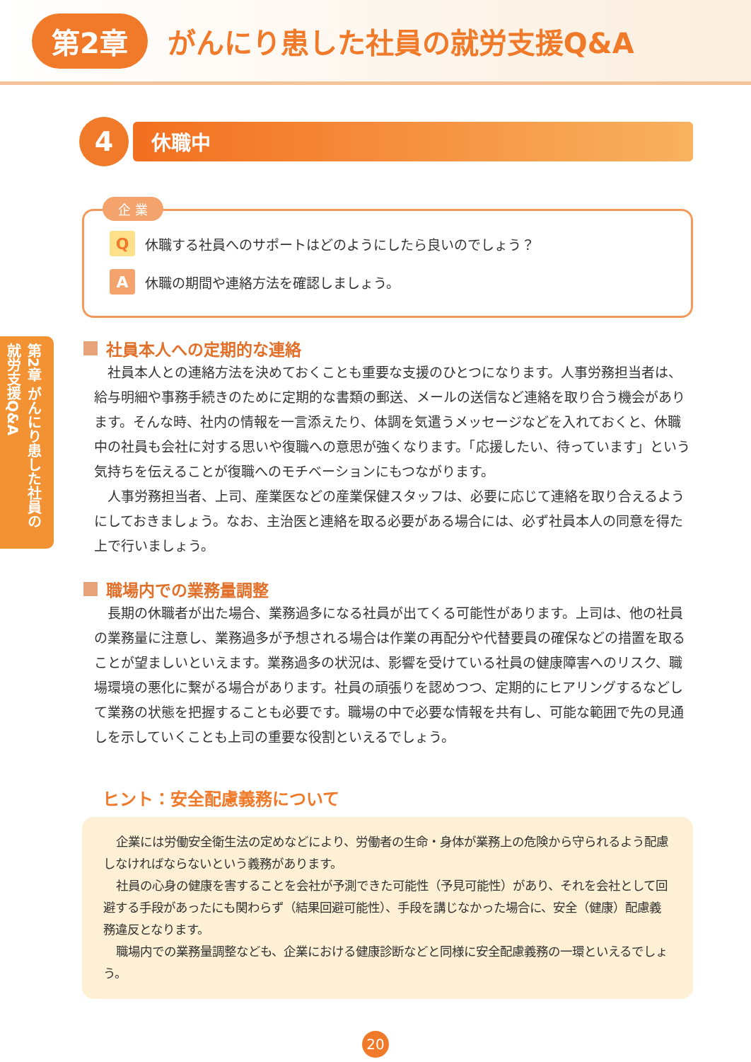第2章 がんにり患した社員の就労支援Q&A
第2章 がんにり患した社員の就労支援Q&A
4
休職中
企 業
Q休職する社員へのサポートはどのようにしたら良いのでしょう？
A休職の期間や連絡方法を確認しましょう。
社員本人への定期的な連絡
社員本人との連絡方法を決めておくことも重要な支援のひとつになります。人事労務担当者は、給与明細や事務手続きのために定期的な書類の郵送、メールの送信など連絡を取り合う機会があります。そんな時、社内の情報を一言添えたり、体調を気遣うメッセージなどを入れておくと、休職中の社員も会社に対する思いや復職への意思が強くなります。「応援したい、待っています」という気持ちを伝えることが復職へのモチベーションにもつながります。
人事労務担当者、上司、産業医などの産業保健スタッフは、必要に応じて連絡を取り合えるようにしておきましょう。なお、主治医と連絡を取る必要がある場合には、必ず社員本人の同意を得た上で行いましょう。
職場内での業務量調整
長期の休職者が出た場合、業務過多になる社員が出てくる可能性があります。上司は、他の社員の業務量に注意し、業務過多が予想される場合は作業の再配分や代替要員の確保などの措置を取ることが望ましいといえます。業務過多の状況は、影響を受けている社員の健康障害へのリスク、職場環境の悪化に繋がる場合があります。社員の頑張りを認めつつ、定期的にヒアリングするなどして業務の状態を把握することも必要です。職場の中で必要な情報を共有し、可能な範囲で先の見通しを示していくことも上司の重要な役割といえるでしょう。
ヒント：安全配慮義務について
企業には労働安全衛生法の定めなどにより、労働者の生命・身体が業務上の危険から守られるよう配慮しなければならないという義務があります。
社員の心身の健康を害することを会社が予測できた可能性（予見可能性）があり、それを会社として回避する手段があったにも関わらず（結果回避可能性）、手段を講じなかった場合に、安全（健康）配慮義務違反となります。
職場内での業務量調整なども、企業における健康診断などと同様に安全配慮義務の一環といえるでしょう。
20